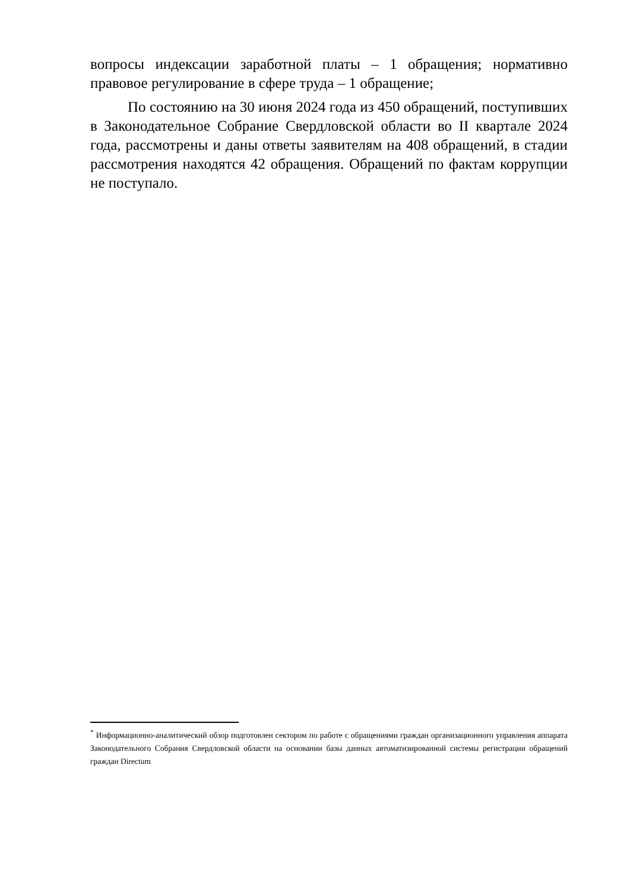вопросы индексации заработной платы – 1 обращения; нормативно правовое регулирование в сфере труда – 1 обращение;
По состоянию на 30 июня 2024 года из 450 обращений, поступивших в Законодательное Собрание Свердловской области во II квартале 2024 года, рассмотрены и даны ответы заявителям на 408 обращений, в стадии рассмотрения находятся 42 обращения. Обращений по фактам коррупции не поступало.
<sup>*</sup> Информационно-аналитический обзор подготовлен сектором по работе с обращениями граждан организационного управления аппарата Законодательного Собрания Свердловской области на основании базы данных автоматизированной системы регистрации обращений граждан Directum